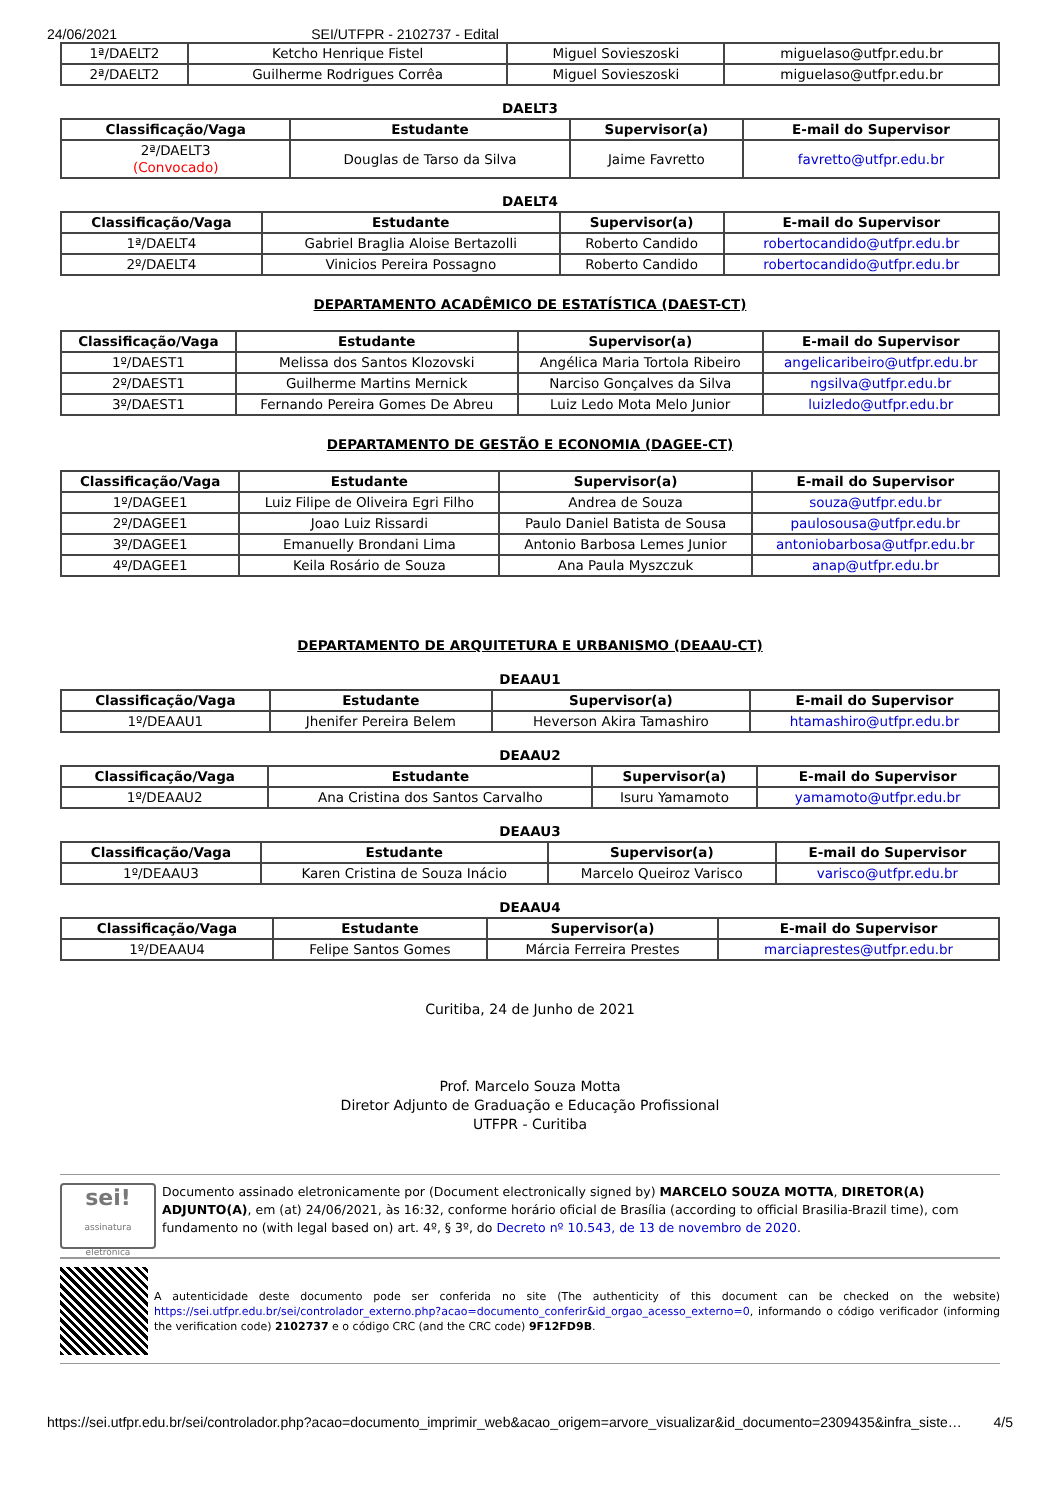24/06/2021 SEI/UTFPR - 2102737 - Edital
| 1ª/DAELT2 | Ketcho Henrique Fistel | Miguel Sovieszoski | miguelaso@utfpr.edu.br |
| 2ª/DAELT2 | Guilherme Rodrigues Corrêa | Miguel Sovieszoski | miguelaso@utfpr.edu.br |
DAELT3
| Classificação/Vaga | Estudante | Supervisor(a) | E-mail do Supervisor |
| --- | --- | --- | --- |
| 2ª/DAELT3 (Convocado) | Douglas de Tarso da Silva | Jaime Favretto | favretto@utfpr.edu.br |
DAELT4
| Classificação/Vaga | Estudante | Supervisor(a) | E-mail do Supervisor |
| --- | --- | --- | --- |
| 1ª/DAELT4 | Gabriel Braglia Aloise Bertazolli | Roberto Candido | robertocandido@utfpr.edu.br |
| 2º/DAELT4 | Vinicios Pereira Possagno | Roberto Candido | robertocandido@utfpr.edu.br |
DEPARTAMENTO ACADÊMICO DE ESTATÍSTICA (DAEST-CT)
| Classificação/Vaga | Estudante | Supervisor(a) | E-mail do Supervisor |
| --- | --- | --- | --- |
| 1º/DAEST1 | Melissa dos Santos Klozovski | Angélica Maria Tortola Ribeiro | angelicaribeiro@utfpr.edu.br |
| 2º/DAEST1 | Guilherme Martins Mernick | Narciso Gonçalves da Silva | ngsilva@utfpr.edu.br |
| 3º/DAEST1 | Fernando Pereira Gomes De Abreu | Luiz Ledo Mota Melo Junior | luizledo@utfpr.edu.br |
DEPARTAMENTO DE GESTÃO E ECONOMIA (DAGEE-CT)
| Classificação/Vaga | Estudante | Supervisor(a) | E-mail do Supervisor |
| --- | --- | --- | --- |
| 1º/DAGEE1 | Luiz Filipe de Oliveira Egri Filho | Andrea de Souza | souza@utfpr.edu.br |
| 2º/DAGEE1 | Joao Luiz Rissardi | Paulo Daniel Batista de Sousa | paulosousa@utfpr.edu.br |
| 3º/DAGEE1 | Emanuelly Brondani Lima | Antonio Barbosa Lemes Junior | antoniobarbosa@utfpr.edu.br |
| 4º/DAGEE1 | Keila Rosário de Souza | Ana Paula Myszczuk | anap@utfpr.edu.br |
DEPARTAMENTO DE ARQUITETURA E URBANISMO (DEAAU-CT)
DEAAU1
| Classificação/Vaga | Estudante | Supervisor(a) | E-mail do Supervisor |
| --- | --- | --- | --- |
| 1º/DEAAU1 | Jhenifer Pereira Belem | Heverson Akira Tamashiro | htamashiro@utfpr.edu.br |
DEAAU2
| Classificação/Vaga | Estudante | Supervisor(a) | E-mail do Supervisor |
| --- | --- | --- | --- |
| 1º/DEAAU2 | Ana Cristina dos Santos Carvalho | Isuru Yamamoto | yamamoto@utfpr.edu.br |
DEAAU3
| Classificação/Vaga | Estudante | Supervisor(a) | E-mail do Supervisor |
| --- | --- | --- | --- |
| 1º/DEAAU3 | Karen Cristina de Souza Inácio | Marcelo Queiroz Varisco | varisco@utfpr.edu.br |
DEAAU4
| Classificação/Vaga | Estudante | Supervisor(a) | E-mail do Supervisor |
| --- | --- | --- | --- |
| 1º/DEAAU4 | Felipe Santos Gomes | Márcia Ferreira Prestes | marciaprestes@utfpr.edu.br |
Curitiba, 24 de Junho de 2021
Prof. Marcelo Souza Motta
Diretor Adjunto de Graduação e Educação Profissional
UTFPR - Curitiba
sei!
assinatura eletrônica
Documento assinado eletronicamente por (Document electronically signed by) MARCELO SOUZA MOTTA, DIRETOR(A) ADJUNTO(A), em (at) 24/06/2021, às 16:32, conforme horário oficial de Brasília (according to official Brasilia-Brazil time), com fundamento no (with legal based on) art. 4º, § 3º, do Decreto nº 10.543, de 13 de novembro de 2020.
A autenticidade deste documento pode ser conferida no site (The authenticity of this document can be checked on the website) https://sei.utfpr.edu.br/sei/controlador_externo.php?acao=documento_conferir&id_orgao_acesso_externo=0, informando o código verificador (informing the verification code) 2102737 e o código CRC (and the CRC code) 9F12FD9B.
https://sei.utfpr.edu.br/sei/controlador.php?acao=documento_imprimir_web&acao_origem=arvore_visualizar&id_documento=2309435&infra_siste… 4/5